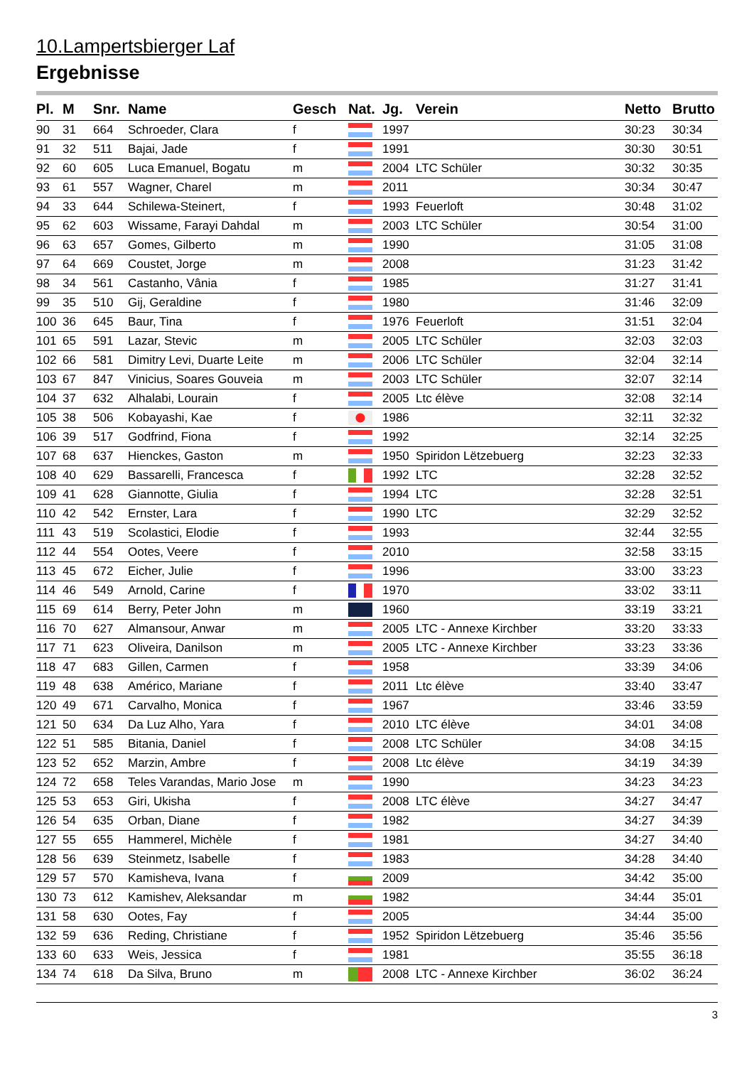10.Lampertsbierger Laf
Ergebnisse
| Pl. | M | Snr. | Name | Gesch | Nat. | Jg. | Verein | Netto | Brutto |
| --- | --- | --- | --- | --- | --- | --- | --- | --- | --- |
| 90 | 31 | 664 | Schroeder, Clara | f | | 1997 | | 30:23 | 30:34 |
| 91 | 32 | 511 | Bajai, Jade | f | | 1991 | | 30:30 | 30:51 |
| 92 | 60 | 605 | Luca Emanuel, Bogatu | m | | 2004 | LTC Schüler | 30:32 | 30:35 |
| 93 | 61 | 557 | Wagner, Charel | m | | 2011 | | 30:34 | 30:47 |
| 94 | 33 | 644 | Schilewa-Steinert, | f | | 1993 | Feuerloft | 30:48 | 31:02 |
| 95 | 62 | 603 | Wissame, Farayi Dahdal | m | | 2003 | LTC Schüler | 30:54 | 31:00 |
| 96 | 63 | 657 | Gomes, Gilberto | m | | 1990 | | 31:05 | 31:08 |
| 97 | 64 | 669 | Coustet, Jorge | m | | 2008 | | 31:23 | 31:42 |
| 98 | 34 | 561 | Castanho, Vânia | f | | 1985 | | 31:27 | 31:41 |
| 99 | 35 | 510 | Gij, Geraldine | f | | 1980 | | 31:46 | 32:09 |
| 100 | 36 | 645 | Baur, Tina | f | | 1976 | Feuerloft | 31:51 | 32:04 |
| 101 | 65 | 591 | Lazar, Stevic | m | | 2005 | LTC Schüler | 32:03 | 32:03 |
| 102 | 66 | 581 | Dimitry Levi, Duarte Leite | m | | 2006 | LTC Schüler | 32:04 | 32:14 |
| 103 | 67 | 847 | Vinicius, Soares Gouveia | m | | 2003 | LTC Schüler | 32:07 | 32:14 |
| 104 | 37 | 632 | Alhalabi, Lourain | f | | 2005 | Ltc élève | 32:08 | 32:14 |
| 105 | 38 | 506 | Kobayashi, Kae | f | | 1986 | | 32:11 | 32:32 |
| 106 | 39 | 517 | Godfrind, Fiona | f | | 1992 | | 32:14 | 32:25 |
| 107 | 68 | 637 | Hienckes, Gaston | m | | 1950 | Spiridon Lëtzebuerg | 32:23 | 32:33 |
| 108 | 40 | 629 | Bassarelli, Francesca | f | | 1992 | LTC | 32:28 | 32:52 |
| 109 | 41 | 628 | Giannotte, Giulia | f | | 1994 | LTC | 32:28 | 32:51 |
| 110 | 42 | 542 | Ernster, Lara | f | | 1990 | LTC | 32:29 | 32:52 |
| 111 | 43 | 519 | Scolastici, Elodie | f | | 1993 | | 32:44 | 32:55 |
| 112 | 44 | 554 | Ootes, Veere | f | | 2010 | | 32:58 | 33:15 |
| 113 | 45 | 672 | Eicher, Julie | f | | 1996 | | 33:00 | 33:23 |
| 114 | 46 | 549 | Arnold, Carine | f | | 1970 | | 33:02 | 33:11 |
| 115 | 69 | 614 | Berry, Peter John | m | | 1960 | | 33:19 | 33:21 |
| 116 | 70 | 627 | Almansour, Anwar | m | | 2005 | LTC - Annexe Kirchber | 33:20 | 33:33 |
| 117 | 71 | 623 | Oliveira, Danilson | m | | 2005 | LTC - Annexe Kirchber | 33:23 | 33:36 |
| 118 | 47 | 683 | Gillen, Carmen | f | | 1958 | | 33:39 | 34:06 |
| 119 | 48 | 638 | Américo, Mariane | f | | 2011 | Ltc élève | 33:40 | 33:47 |
| 120 | 49 | 671 | Carvalho, Monica | f | | 1967 | | 33:46 | 33:59 |
| 121 | 50 | 634 | Da Luz Alho, Yara | f | | 2010 | LTC élève | 34:01 | 34:08 |
| 122 | 51 | 585 | Bitania, Daniel | f | | 2008 | LTC Schüler | 34:08 | 34:15 |
| 123 | 52 | 652 | Marzin, Ambre | f | | 2008 | Ltc élève | 34:19 | 34:39 |
| 124 | 72 | 658 | Teles Varandas, Mario Jose | m | | 1990 | | 34:23 | 34:23 |
| 125 | 53 | 653 | Giri, Ukisha | f | | 2008 | LTC élève | 34:27 | 34:47 |
| 126 | 54 | 635 | Orban, Diane | f | | 1982 | | 34:27 | 34:39 |
| 127 | 55 | 655 | Hammerel, Michèle | f | | 1981 | | 34:27 | 34:40 |
| 128 | 56 | 639 | Steinmetz, Isabelle | f | | 1983 | | 34:28 | 34:40 |
| 129 | 57 | 570 | Kamisheva, Ivana | f | | 2009 | | 34:42 | 35:00 |
| 130 | 73 | 612 | Kamishev, Aleksandar | m | | 1982 | | 34:44 | 35:01 |
| 131 | 58 | 630 | Ootes, Fay | f | | 2005 | | 34:44 | 35:00 |
| 132 | 59 | 636 | Reding, Christiane | f | | 1952 | Spiridon Lëtzebuerg | 35:46 | 35:56 |
| 133 | 60 | 633 | Weis, Jessica | f | | 1981 | | 35:55 | 36:18 |
| 134 | 74 | 618 | Da Silva, Bruno | m | | 2008 | LTC - Annexe Kirchber | 36:02 | 36:24 |
3